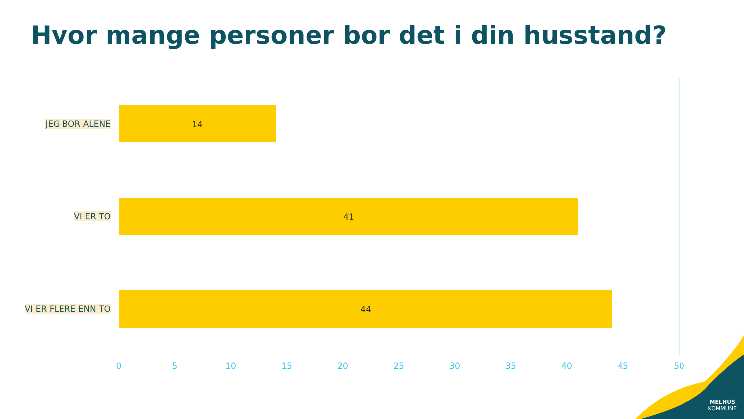Hvor mange personer bor det i din husstand?
JEG BOR ALENE
14
VI ER TO
41
VI ER FLERE ENN TO
44
0 5 10 15 20 25 30 35 40 45 50
MELHUS
KOMMUNE